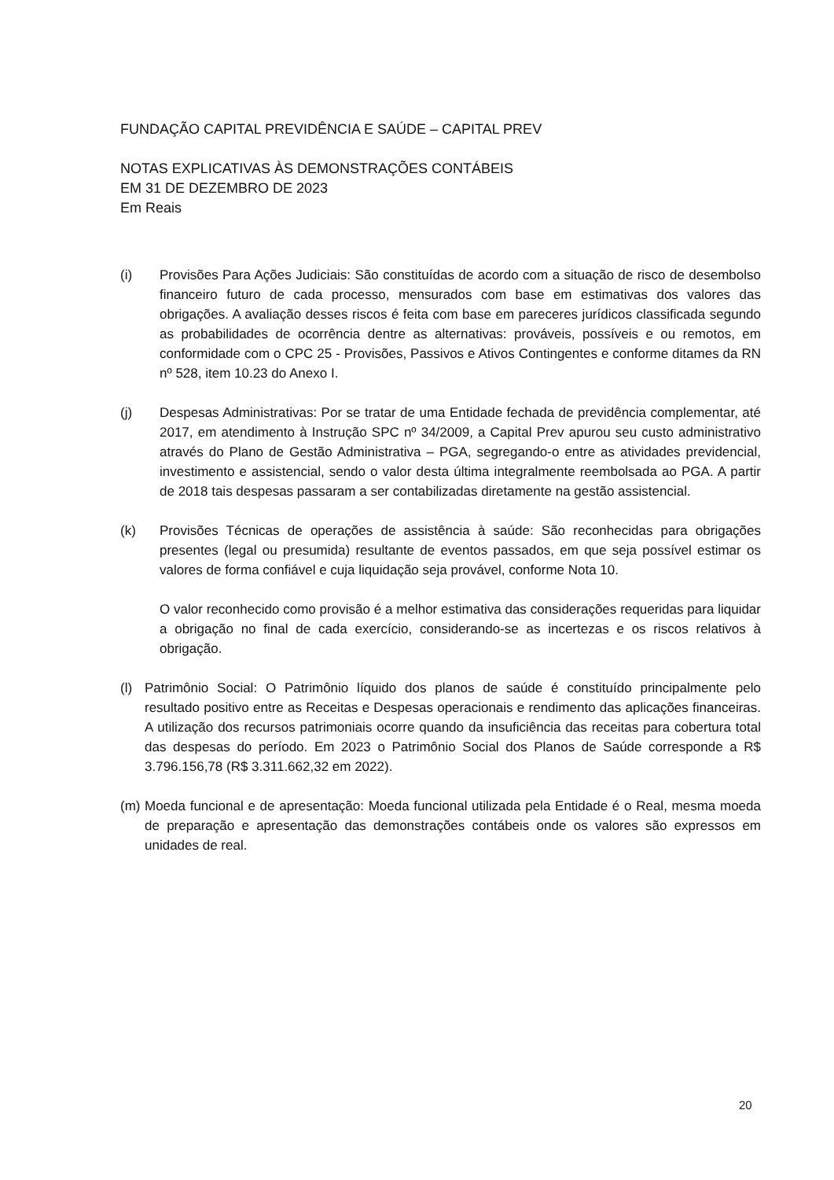FUNDAÇÃO CAPITAL PREVIDÊNCIA E SAÚDE – CAPITAL PREV
NOTAS EXPLICATIVAS ÀS DEMONSTRAÇÕES CONTÁBEIS
EM 31 DE DEZEMBRO DE 2023
Em Reais
(i) Provisões Para Ações Judiciais: São constituídas de acordo com a situação de risco de desembolso financeiro futuro de cada processo, mensurados com base em estimativas dos valores das obrigações. A avaliação desses riscos é feita com base em pareceres jurídicos classificada segundo as probabilidades de ocorrência dentre as alternativas: prováveis, possíveis e ou remotos, em conformidade com o CPC 25 - Provisões, Passivos e Ativos Contingentes e conforme ditames da RN nº 528, item 10.23 do Anexo I.
(j) Despesas Administrativas: Por se tratar de uma Entidade fechada de previdência complementar, até 2017, em atendimento à Instrução SPC nº 34/2009, a Capital Prev apurou seu custo administrativo através do Plano de Gestão Administrativa – PGA, segregando-o entre as atividades previdencial, investimento e assistencial, sendo o valor desta última integralmente reembolsada ao PGA. A partir de 2018 tais despesas passaram a ser contabilizadas diretamente na gestão assistencial.
(k) Provisões Técnicas de operações de assistência à saúde: São reconhecidas para obrigações presentes (legal ou presumida) resultante de eventos passados, em que seja possível estimar os valores de forma confiável e cuja liquidação seja provável, conforme Nota 10.
O valor reconhecido como provisão é a melhor estimativa das considerações requeridas para liquidar a obrigação no final de cada exercício, considerando-se as incertezas e os riscos relativos à obrigação.
(l) Patrimônio Social: O Patrimônio líquido dos planos de saúde é constituído principalmente pelo resultado positivo entre as Receitas e Despesas operacionais e rendimento das aplicações financeiras. A utilização dos recursos patrimoniais ocorre quando da insuficiência das receitas para cobertura total das despesas do período. Em 2023 o Patrimônio Social dos Planos de Saúde corresponde a R$ 3.796.156,78 (R$ 3.311.662,32 em 2022).
(m) Moeda funcional e de apresentação: Moeda funcional utilizada pela Entidade é o Real, mesma moeda de preparação e apresentação das demonstrações contábeis onde os valores são expressos em unidades de real.
20